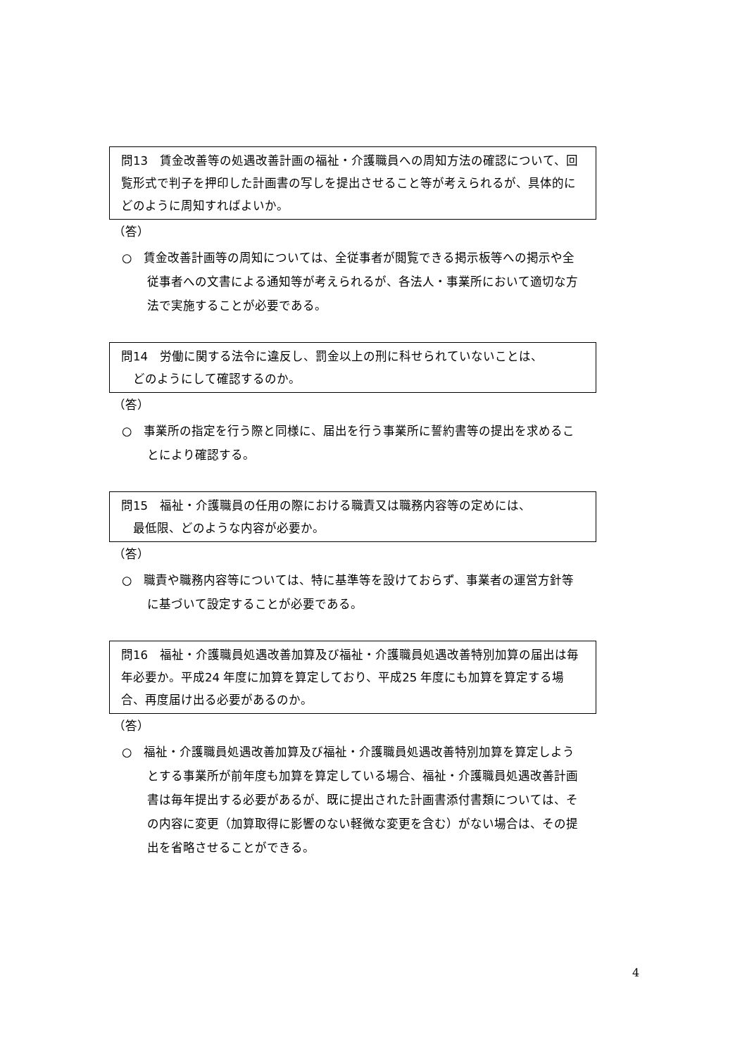問13　賃金改善等の処遇改善計画の福祉・介護職員への周知方法の確認について、回覧形式で判子を押印した計画書の写しを提出させること等が考えられるが、具体的にどのように周知すればよいか。
（答）
○　賃金改善計画等の周知については、全従事者が閲覧できる掲示板等への掲示や全従事者への文書による通知等が考えられるが、各法人・事業所において適切な方法で実施することが必要である。
問14　労働に関する法令に違反し、罰金以上の刑に科せられていないことは、
　どのようにして確認するのか。
（答）
○　事業所の指定を行う際と同様に、届出を行う事業所に誓約書等の提出を求めることにより確認する。
問15　福祉・介護職員の任用の際における職責又は職務内容等の定めには、
　最低限、どのような内容が必要か。
（答）
○　職責や職務内容等については、特に基準等を設けておらず、事業者の運営方針等に基づいて設定することが必要である。
問16　福祉・介護職員処遇改善加算及び福祉・介護職員処遇改善特別加算の届出は毎年必要か。平成24 年度に加算を算定しており、平成25 年度にも加算を算定する場合、再度届け出る必要があるのか。
（答）
○　福祉・介護職員処遇改善加算及び福祉・介護職員処遇改善特別加算を算定しようとする事業所が前年度も加算を算定している場合、福祉・介護職員処遇改善計画書は毎年提出する必要があるが、既に提出された計画書添付書類については、その内容に変更（加算取得に影響のない軽微な変更を含む）がない場合は、その提出を省略させることができる。
4